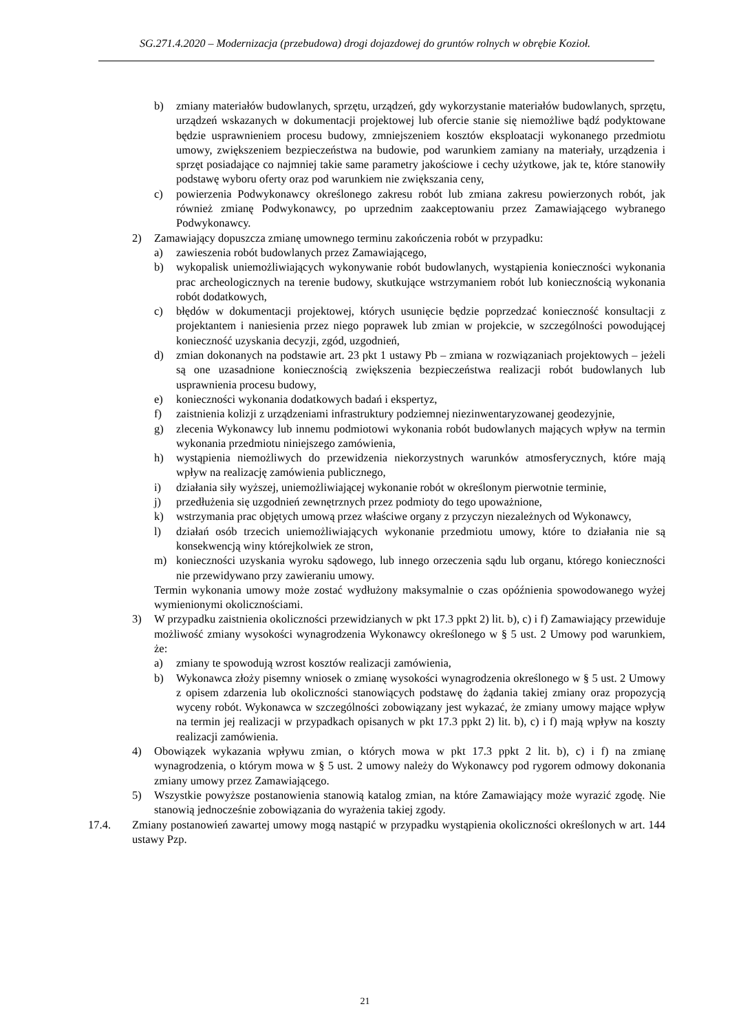SG.271.4.2020 – Modernizacja (przebudowa) drogi dojazdowej do gruntów rolnych w obrębie Kozioł.
b) zmiany materiałów budowlanych, sprzętu, urządzeń, gdy wykorzystanie materiałów budowlanych, sprzętu, urządzeń wskazanych w dokumentacji projektowej lub ofercie stanie się niemożliwe bądź podyktowane będzie usprawnieniem procesu budowy, zmniejszeniem kosztów eksploatacji wykonanego przedmiotu umowy, zwiększeniem bezpieczeństwa na budowie, pod warunkiem zamiany na materiały, urządzenia i sprzęt posiadające co najmniej takie same parametry jakościowe i cechy użytkowe, jak te, które stanowiły podstawę wyboru oferty oraz pod warunkiem nie zwiększania ceny,
c) powierzenia Podwykonawcy określonego zakresu robót lub zmiana zakresu powierzonych robót, jak również zmianę Podwykonawcy, po uprzednim zaakceptowaniu przez Zamawiającego wybranego Podwykonawcy.
2) Zamawiający dopuszcza zmianę umownego terminu zakończenia robót w przypadku:
a) zawieszenia robót budowlanych przez Zamawiającego,
b) wykopalisk uniemożliwiających wykonywanie robót budowlanych, wystąpienia konieczności wykonania prac archeologicznych na terenie budowy, skutkujące wstrzymaniem robót lub koniecznością wykonania robót dodatkowych,
c) błędów w dokumentacji projektowej, których usunięcie będzie poprzedzać konieczność konsultacji z projektantem i naniesienia przez niego poprawek lub zmian w projekcie, w szczególności powodującej konieczność uzyskania decyzji, zgód, uzgodnień,
d) zmian dokonanych na podstawie art. 23 pkt 1 ustawy Pb – zmiana w rozwiązaniach projektowych – jeżeli są one uzasadnione koniecznością zwiększenia bezpieczeństwa realizacji robót budowlanych lub usprawnienia procesu budowy,
e) konieczności wykonania dodatkowych badań i ekspertyz,
f) zaistnienia kolizji z urządzeniami infrastruktury podziemnej niezinwentaryzowanej geodezyjnie,
g) zlecenia Wykonawcy lub innemu podmiotowi wykonania robót budowlanych mających wpływ na termin wykonania przedmiotu niniejszego zamówienia,
h) wystąpienia niemożliwych do przewidzenia niekorzystnych warunków atmosferycznych, które mają wpływ na realizację zamówienia publicznego,
i) działania siły wyższej, uniemożliwiającej wykonanie robót w określonym pierwotnie terminie,
j) przedłużenia się uzgodnień zewnętrznych przez podmioty do tego upoważnione,
k) wstrzymania prac objętych umową przez właściwe organy z przyczyn niezależnych od Wykonawcy,
l) działań osób trzecich uniemożliwiających wykonanie przedmiotu umowy, które to działania nie są konsekwencją winy którejkolwiek ze stron,
m) konieczności uzyskania wyroku sądowego, lub innego orzeczenia sądu lub organu, którego konieczności nie przewidywano przy zawieraniu umowy.
Termin wykonania umowy może zostać wydłużony maksymalnie o czas opóźnienia spowodowanego wyżej wymienionymi okolicznościami.
3) W przypadku zaistnienia okoliczności przewidzianych w pkt 17.3 ppkt 2) lit. b), c) i f) Zamawiający przewiduje możliwość zmiany wysokości wynagrodzenia Wykonawcy określonego w § 5 ust. 2 Umowy pod warunkiem, że:
a) zmiany te spowodują wzrost kosztów realizacji zamówienia,
b) Wykonawca złoży pisemny wniosek o zmianę wysokości wynagrodzenia określonego w § 5 ust. 2 Umowy z opisem zdarzenia lub okoliczności stanowiących podstawę do żądania takiej zmiany oraz propozycją wyceny robót. Wykonawca w szczególności zobowiązany jest wykazać, że zmiany umowy mające wpływ na termin jej realizacji w przypadkach opisanych w pkt 17.3 ppkt 2) lit. b), c) i f) mają wpływ na koszty realizacji zamówienia.
4) Obowiązek wykazania wpływu zmian, o których mowa w pkt 17.3 ppkt 2 lit. b), c) i f) na zmianę wynagrodzenia, o którym mowa w § 5 ust. 2 umowy należy do Wykonawcy pod rygorem odmowy dokonania zmiany umowy przez Zamawiającego.
5) Wszystkie powyższe postanowienia stanowią katalog zmian, na które Zamawiający może wyrazić zgodę. Nie stanowią jednocześnie zobowiązania do wyrażenia takiej zgody.
17.4. Zmiany postanowień zawartej umowy mogą nastąpić w przypadku wystąpienia okoliczności określonych w art. 144 ustawy Pzp.
21